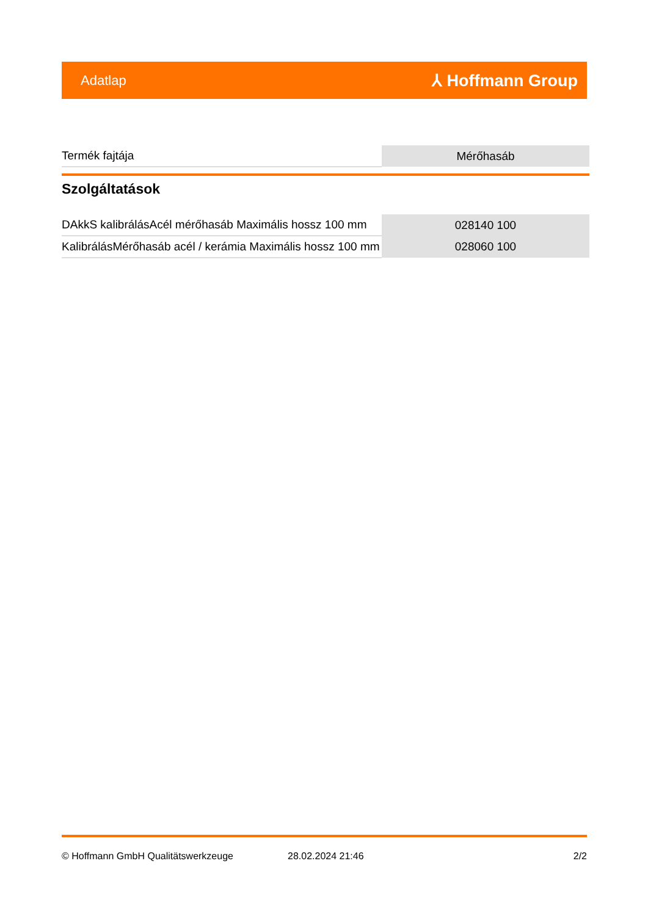Adatlap ⅄ Hoffmann Group
| Termék fajtája | Mérőhasáb |
Szolgáltatások
| DAkkS kalibrálásAcél mérőhasáb Maximális hossz 100 mm | 028140 100 |
| KalibrálásMérőhasáb acél / kerámia Maximális hossz 100 mm | 028060 100 |
© Hoffmann GmbH Qualitätswerkzeuge 28.02.2024 21:46 2/2